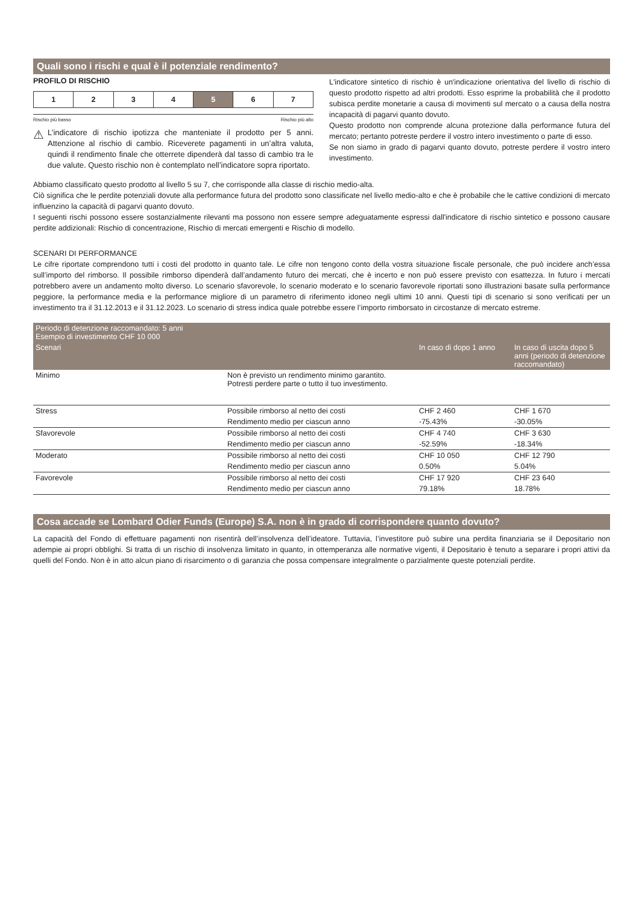Quali sono i rischi e qual è il potenziale rendimento?
PROFILO DI RISCHIO
| 1 | 2 | 3 | 4 | 5 | 6 | 7 |
Rischio più basso Rischio più alto
⚠
L’indicatore di rischio ipotizza che manteniate il prodotto per 5 anni. Attenzione al rischio di cambio. Riceverete pagamenti in un’altra valuta, quindi il rendimento finale che otterrete dipenderà dal tasso di cambio tra le due valute. Questo rischio non è contemplato nell’indicatore sopra riportato.
L'indicatore sintetico di rischio è un'indicazione orientativa del livello di rischio di questo prodotto rispetto ad altri prodotti. Esso esprime la probabilità che il prodotto subisca perdite monetarie a causa di movimenti sul mercato o a causa della nostra incapacità di pagarvi quanto dovuto.
Questo prodotto non comprende alcuna protezione dalla performance futura del mercato; pertanto potreste perdere il vostro intero investimento o parte di esso.
Se non siamo in grado di pagarvi quanto dovuto, potreste perdere il vostro intero investimento.
Abbiamo classificato questo prodotto al livello 5 su 7, che corrisponde alla classe di rischio medio-alta.
Ciò significa che le perdite potenziali dovute alla performance futura del prodotto sono classificate nel livello medio-alto e che è probabile che le cattive condizioni di mercato influenzino la capacità di pagarvi quanto dovuto.
I seguenti rischi possono essere sostanzialmente rilevanti ma possono non essere sempre adeguatamente espressi dall'indicatore di rischio sintetico e possono causare perdite addizionali: Rischio di concentrazione, Rischio di mercati emergenti e Rischio di modello.
SCENARI DI PERFORMANCE
Le cifre riportate comprendono tutti i costi del prodotto in quanto tale. Le cifre non tengono conto della vostra situazione fiscale personale, che può incidere anch’essa sull’importo del rimborso. Il possibile rimborso dipenderà dall’andamento futuro dei mercati, che è incerto e non può essere previsto con esattezza. In futuro i mercati potrebbero avere un andamento molto diverso. Lo scenario sfavorevole, lo scenario moderato e lo scenario favorevole riportati sono illustrazioni basate sulla performance peggiore, la performance media e la performance migliore di un parametro di riferimento idoneo negli ultimi 10 anni. Questi tipi di scenario si sono verificati per un investimento tra il 31.12.2013 e il 31.12.2023. Lo scenario di stress indica quale potrebbe essere l’importo rimborsato in circostanze di mercato estreme.
| Periodo di detenzione raccomandato: 5 anni Esempio di investimento CHF 10 000 | | | |
| --- | --- | --- | --- |
| Scenari | | In caso di dopo 1 anno | In caso di uscita dopo 5 anni (periodo di detenzione raccomandato) |
| Minimo | Non è previsto un rendimento minimo garantito. Potresti perdere parte o tutto il tuo investimento. | | |
| Stress | Possibile rimborso al netto dei costi | CHF 2 460 | CHF 1 670 |
| | Rendimento medio per ciascun anno | -75.43% | -30.05% |
| Sfavorevole | Possibile rimborso al netto dei costi | CHF 4 740 | CHF 3 630 |
| | Rendimento medio per ciascun anno | -52.59% | -18.34% |
| Moderato | Possibile rimborso al netto dei costi | CHF 10 050 | CHF 12 790 |
| | Rendimento medio per ciascun anno | 0.50% | 5.04% |
| Favorevole | Possibile rimborso al netto dei costi | CHF 17 920 | CHF 23 640 |
| | Rendimento medio per ciascun anno | 79.18% | 18.78% |
Cosa accade se Lombard Odier Funds (Europe) S.A. non è in grado di corrispondere quanto dovuto?
La capacità del Fondo di effettuare pagamenti non risentirà dell’insolvenza dell’ideatore. Tuttavia, l’investitore può subire una perdita finanziaria se il Depositario non adempie ai propri obblighi. Si tratta di un rischio di insolvenza limitato in quanto, in ottemperanza alle normative vigenti, il Depositario è tenuto a separare i propri attivi da quelli del Fondo. Non è in atto alcun piano di risarcimento o di garanzia che possa compensare integralmente o parzialmente queste potenziali perdite.